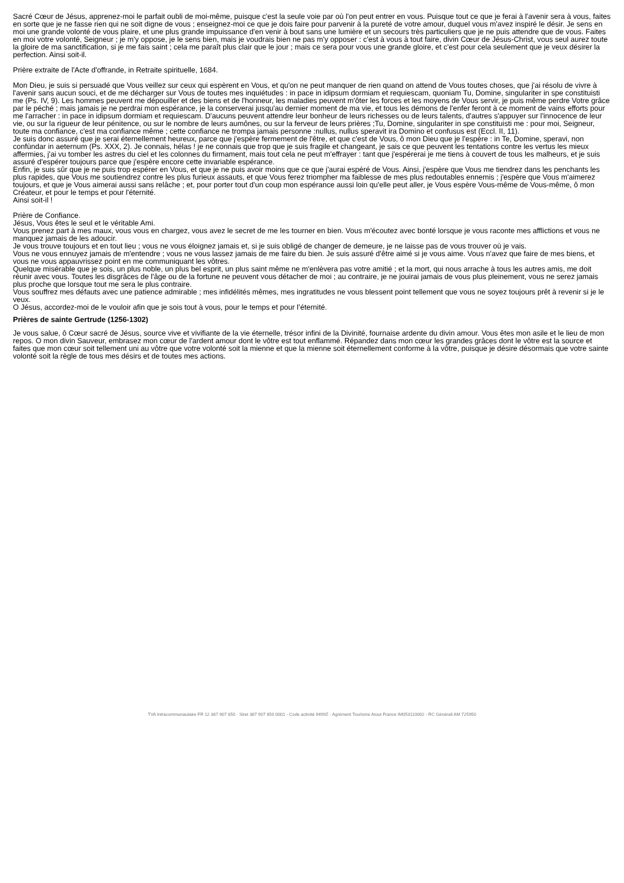Sacré Cœur de Jésus, apprenez-moi le parfait oubli de moi-même, puisque c'est la seule voie par où l'on peut entrer en vous. Puisque tout ce que je ferai à l'avenir sera à vous, faites en sorte que je ne fasse rien qui ne soit digne de vous ; enseignez-moi ce que je dois faire pour parvenir à la pureté de votre amour, duquel vous m'avez inspiré le désir. Je sens en moi une grande volonté de vous plaire, et une plus grande impuissance d'en venir à bout sans une lumière et un secours très particuliers que je ne puis attendre que de vous. Faites en moi votre volonté, Seigneur ; je m'y oppose, je le sens bien, mais je voudrais bien ne pas m'y opposer : c'est à vous à tout faire, divin Cœur de Jésus-Christ, vous seul aurez toute la gloire de ma sanctification, si je me fais saint ; cela me paraît plus clair que le jour ; mais ce sera pour vous une grande gloire, et c'est pour cela seulement que je veux désirer la perfection. Ainsi soit-il.
Prière extraite de l'Acte d'offrande, in Retraite spirituelle, 1684.
Mon Dieu, je suis si persuadé que Vous veillez sur ceux qui espèrent en Vous, et qu'on ne peut manquer de rien quand on attend de Vous toutes choses, que j'ai résolu de vivre à l'avenir sans aucun souci, et de me décharger sur Vous de toutes mes inquiétudes : in pace in idipsum dormiam et requiescam, quoniam Tu, Domine, singulariter in spe constituisti me (Ps. IV, 9). Les hommes peuvent me dépouiller et des biens et de l'honneur, les maladies peuvent m'ôter les forces et les moyens de Vous servir, je puis même perdre Votre grâce par le péché ; mais jamais je ne perdrai mon espérance, je la conserverai jusqu'au dernier moment de ma vie, et tous les démons de l'enfer feront à ce moment de vains efforts pour me l'arracher : in pace in idipsum dormiam et requiescam. D'aucuns peuvent attendre leur bonheur de leurs richesses ou de leurs talents, d'autres s'appuyer sur l'innocence de leur vie, ou sur la rigueur de leur pénitence, ou sur le nombre de leurs aumônes, ou sur la ferveur de leurs prières ;Tu, Domine, singulariter in spe constituisti me : pour moi, Seigneur, toute ma confiance, c'est ma confiance même ; cette confiance ne trompa jamais personne :nullus, nullus speravit ira Domino et confusus est (Eccl. II, 11).
Je suis donc assuré que je serai éternellement heureux, parce que j'espère fermement de l'être, et que c'est de Vous, ô mon Dieu que je l'espère : in Te, Domine, speravi, non confùndar in aeternum (Ps. XXX, 2). Je connais, hélas ! je ne connais que trop que je suis fragile et changeant, je sais ce que peuvent les tentations contre les vertus les mieux affermies, j'ai vu tomber les astres du ciel et les colonnes du firmament, mais tout cela ne peut m'effrayer : tant que j'espérerai je me tiens à couvert de tous les malheurs, et je suis assuré d'espérer toujours parce que j'espère encore cette invariable espérance.
Enfin, je suis sûr que je ne puis trop espérer en Vous, et que je ne puis avoir moins que ce que j'aurai espéré de Vous. Ainsi, j'espère que Vous me tiendrez dans les penchants les plus rapides, que Vous me soutiendrez contre les plus furieux assauts, et que Vous ferez triompher ma faiblesse de mes plus redoutables ennemis ; j'espère que Vous m'aimerez toujours, et que je Vous aimerai aussi sans relâche ; et, pour porter tout d'un coup mon espérance aussi loin qu'elle peut aller, je Vous espère Vous-même de Vous-même, ô mon Créateur, et pour le temps et pour l'éternité.
Ainsi soit-il !
Prière de Confiance.
Jésus, Vous êtes le seul et le véritable Ami.
Vous prenez part à mes maux, vous vous en chargez, vous avez le secret de me les tourner en bien. Vous m'écoutez avec bonté lorsque je vous raconte mes afflictions et vous ne manquez jamais de les adoucir.
Je vous trouve toujours et en tout lieu ; vous ne vous éloignez jamais et, si je suis obligé de changer de demeure, je ne laisse pas de vous trouver où je vais.
Vous ne vous ennuyez jamais de m'entendre ; vous ne vous lassez jamais de me faire du bien. Je suis assuré d'être aimé si je vous aime. Vous n'avez que faire de mes biens, et vous ne vous appauvrissez point en me communiquant les vôtres.
Quelque misérable que je sois, un plus noble, un plus bel esprit, un plus saint même ne m'enlèvera pas votre amitié ; et la mort, qui nous arrache à tous les autres amis, me doit réunir avec vous. Toutes les disgrâces de l'âge ou de la fortune ne peuvent vous détacher de moi ; au contraire, je ne jouirai jamais de vous plus pleinement, vous ne serez jamais plus proche que lorsque tout me sera le plus contraire.
Vous souffrez mes défauts avec une patience admirable ; mes infidélités mêmes, mes ingratitudes ne vous blessent point tellement que vous ne soyez toujours prêt à revenir si je le veux.
O Jésus, accordez-moi de le vouloir afin que je sois tout à vous, pour le temps et pour l’éternité.
Prières de sainte Gertrude (1256-1302)
Je vous salue, ô Cœur sacré de Jésus, source vive et vivifiante de la vie éternelle, trésor infini de la Divinité, fournaise ardente du divin amour. Vous êtes mon asile et le lieu de mon repos. O mon divin Sauveur, embrasez mon cœur de l'ardent amour dont le vôtre est tout enflammé. Répandez dans mon cœur les grandes grâces dont le vôtre est la source et faites que mon cœur soit tellement uni au vôtre que votre volonté soit la mienne et que la mienne soit éternellement conforme à la vôtre, puisque je désire désormais que votre sainte volonté soit la règle de tous mes désirs et de toutes mes actions.
TVA Intracommunautaire FR 12 387 907 850 - Siret 387 907 850 0001 - Code activité 9499Z - Agrément Tourisme Atout France IM053110002 - RC Générali AM 725950